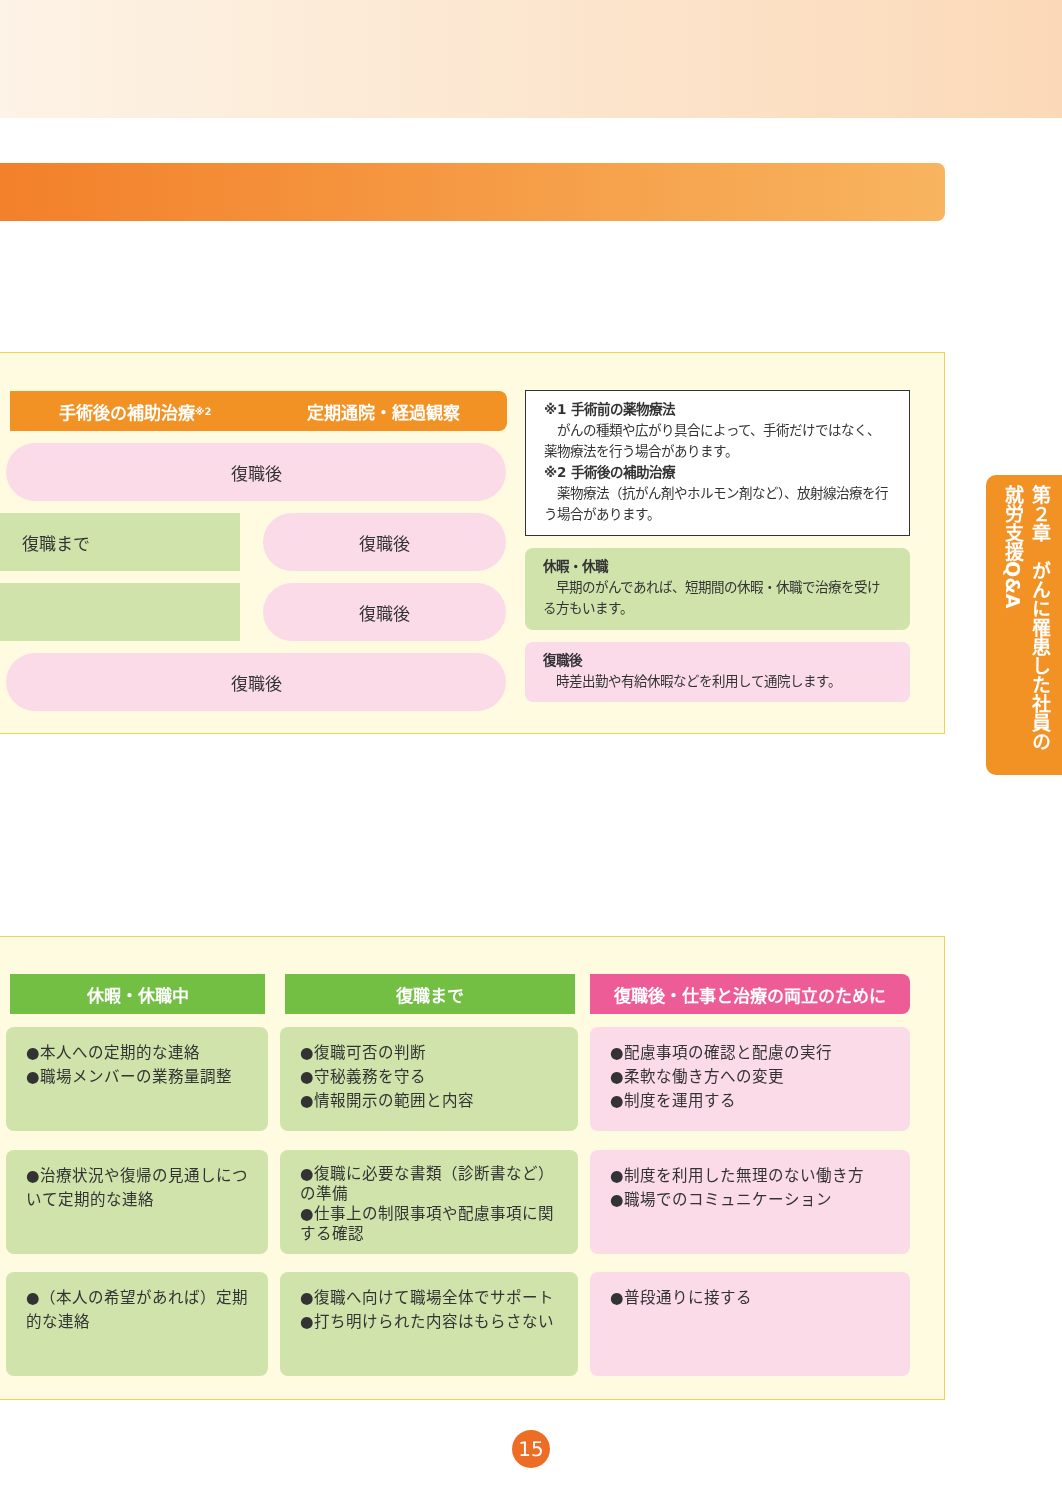手術後の補助治療<sup>※2</sup> 定期通院・経過観察
復職後
復職まで 復職後
復職後
復職後
※1 手術前の薬物療法
　がんの種類や広がり具合によって、手術だけではなく、薬物療法を行う場合があります。
※2 手術後の補助治療
　薬物療法（抗がん剤やホルモン剤など）、放射線治療を行う場合があります。
休暇・休職
　早期のがんであれば、短期間の休暇・休職で治療を受ける方もいます。
復職後
　時差出勤や有給休暇などを利用して通院します。
第２章　がんに罹患した社員の就労支援Q&A
休暇・休職中 復職まで 復職後・仕事と治療の両立のために
●本人への定期的な連絡
●職場メンバーの業務量調整
●復職可否の判断
●守秘義務を守る
●情報開示の範囲と内容
●配慮事項の確認と配慮の実行
●柔軟な働き方への変更
●制度を運用する
●治療状況や復帰の見通しについて定期的な連絡
●復職に必要な書類（診断書など）の準備
●仕事上の制限事項や配慮事項に関する確認
●制度を利用した無理のない働き方
●職場でのコミュニケーション
●（本人の希望があれば）定期的な連絡
●復職へ向けて職場全体でサポート
●打ち明けられた内容はもらさない
●普段通りに接する
15